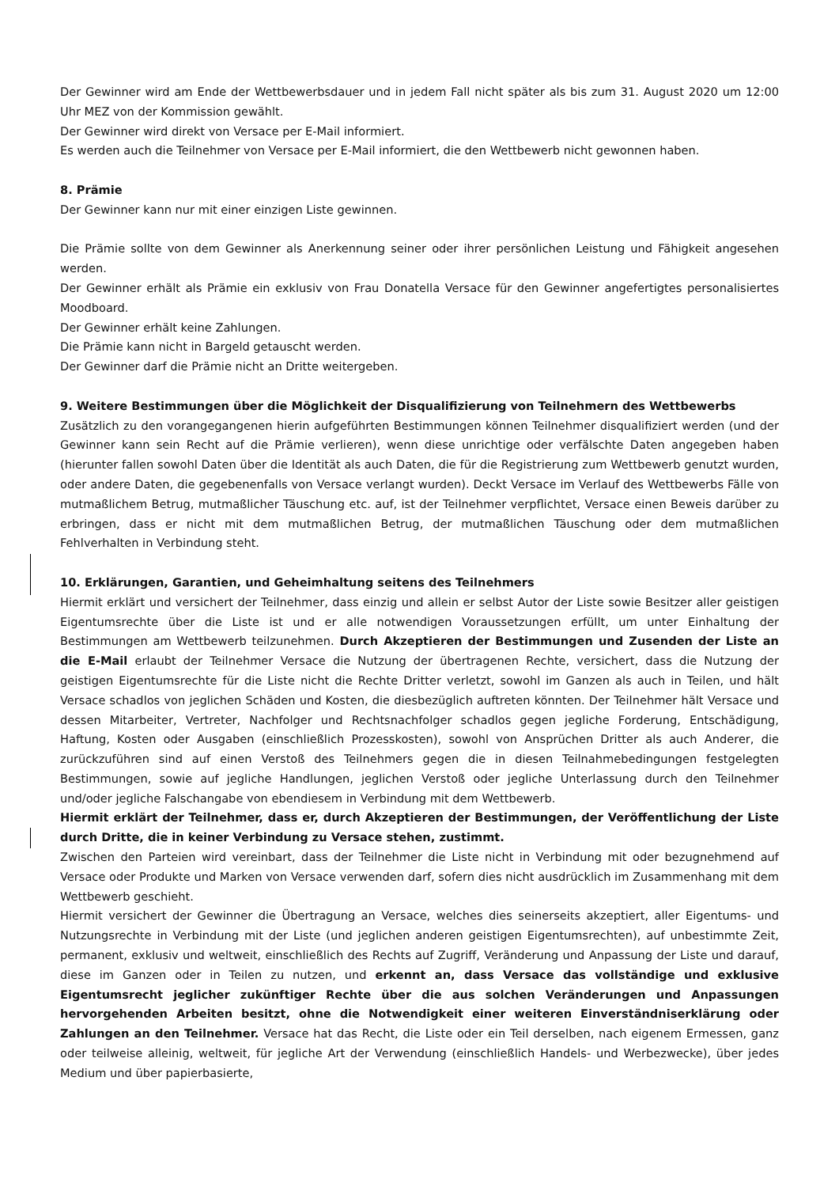Der Gewinner wird am Ende der Wettbewerbsdauer und in jedem Fall nicht später als bis zum 31. August 2020 um 12:00 Uhr MEZ von der Kommission gewählt.
Der Gewinner wird direkt von Versace per E-Mail informiert.
Es werden auch die Teilnehmer von Versace per E-Mail informiert, die den Wettbewerb nicht gewonnen haben.
8. Prämie
Der Gewinner kann nur mit einer einzigen Liste gewinnen.
Die Prämie sollte von dem Gewinner als Anerkennung seiner oder ihrer persönlichen Leistung und Fähigkeit angesehen werden.
Der Gewinner erhält als Prämie ein exklusiv von Frau Donatella Versace für den Gewinner angefertigtes personalisiertes Moodboard.
Der Gewinner erhält keine Zahlungen.
Die Prämie kann nicht in Bargeld getauscht werden.
Der Gewinner darf die Prämie nicht an Dritte weitergeben.
9. Weitere Bestimmungen über die Möglichkeit der Disqualifizierung von Teilnehmern des Wettbewerbs
Zusätzlich zu den vorangegangenen hierin aufgeführten Bestimmungen können Teilnehmer disqualifiziert werden (und der Gewinner kann sein Recht auf die Prämie verlieren), wenn diese unrichtige oder verfälschte Daten angegeben haben (hierunter fallen sowohl Daten über die Identität als auch Daten, die für die Registrierung zum Wettbewerb genutzt wurden, oder andere Daten, die gegebenenfalls von Versace verlangt wurden). Deckt Versace im Verlauf des Wettbewerbs Fälle von mutmaßlichem Betrug, mutmaßlicher Täuschung etc. auf, ist der Teilnehmer verpflichtet, Versace einen Beweis darüber zu erbringen, dass er nicht mit dem mutmaßlichen Betrug, der mutmaßlichen Täuschung oder dem mutmaßlichen Fehlverhalten in Verbindung steht.
10. Erklärungen, Garantien, und Geheimhaltung seitens des Teilnehmers
Hiermit erklärt und versichert der Teilnehmer, dass einzig und allein er selbst Autor der Liste sowie Besitzer aller geistigen Eigentumsrechte über die Liste ist und er alle notwendigen Voraussetzungen erfüllt, um unter Einhaltung der Bestimmungen am Wettbewerb teilzunehmen. Durch Akzeptieren der Bestimmungen und Zusenden der Liste an die E-Mail erlaubt der Teilnehmer Versace die Nutzung der übertragenen Rechte, versichert, dass die Nutzung der geistigen Eigentumsrechte für die Liste nicht die Rechte Dritter verletzt, sowohl im Ganzen als auch in Teilen, und hält Versace schadlos von jeglichen Schäden und Kosten, die diesbezüglich auftreten könnten. Der Teilnehmer hält Versace und dessen Mitarbeiter, Vertreter, Nachfolger und Rechtsnachfolger schadlos gegen jegliche Forderung, Entschädigung, Haftung, Kosten oder Ausgaben (einschließlich Prozesskosten), sowohl von Ansprüchen Dritter als auch Anderer, die zurückzuführen sind auf einen Verstoß des Teilnehmers gegen die in diesen Teilnahmebedingungen festgelegten Bestimmungen, sowie auf jegliche Handlungen, jeglichen Verstoß oder jegliche Unterlassung durch den Teilnehmer und/oder jegliche Falschangabe von ebendiesem in Verbindung mit dem Wettbewerb.
Hiermit erklärt der Teilnehmer, dass er, durch Akzeptieren der Bestimmungen, der Veröffentlichung der Liste durch Dritte, die in keiner Verbindung zu Versace stehen, zustimmt.
Zwischen den Parteien wird vereinbart, dass der Teilnehmer die Liste nicht in Verbindung mit oder bezugnehmend auf Versace oder Produkte und Marken von Versace verwenden darf, sofern dies nicht ausdrücklich im Zusammenhang mit dem Wettbewerb geschieht.
Hiermit versichert der Gewinner die Übertragung an Versace, welches dies seinerseits akzeptiert, aller Eigentums- und Nutzungsrechte in Verbindung mit der Liste (und jeglichen anderen geistigen Eigentumsrechten), auf unbestimmte Zeit, permanent, exklusiv und weltweit, einschließlich des Rechts auf Zugriff, Veränderung und Anpassung der Liste und darauf, diese im Ganzen oder in Teilen zu nutzen, und erkennt an, dass Versace das vollständige und exklusive Eigentumsrecht jeglicher zukünftiger Rechte über die aus solchen Veränderungen und Anpassungen hervorgehenden Arbeiten besitzt, ohne die Notwendigkeit einer weiteren Einverständniserklärung oder Zahlungen an den Teilnehmer. Versace hat das Recht, die Liste oder ein Teil derselben, nach eigenem Ermessen, ganz oder teilweise alleinig, weltweit, für jegliche Art der Verwendung (einschließlich Handels- und Werbezwecke), über jedes Medium und über papierbasierte,